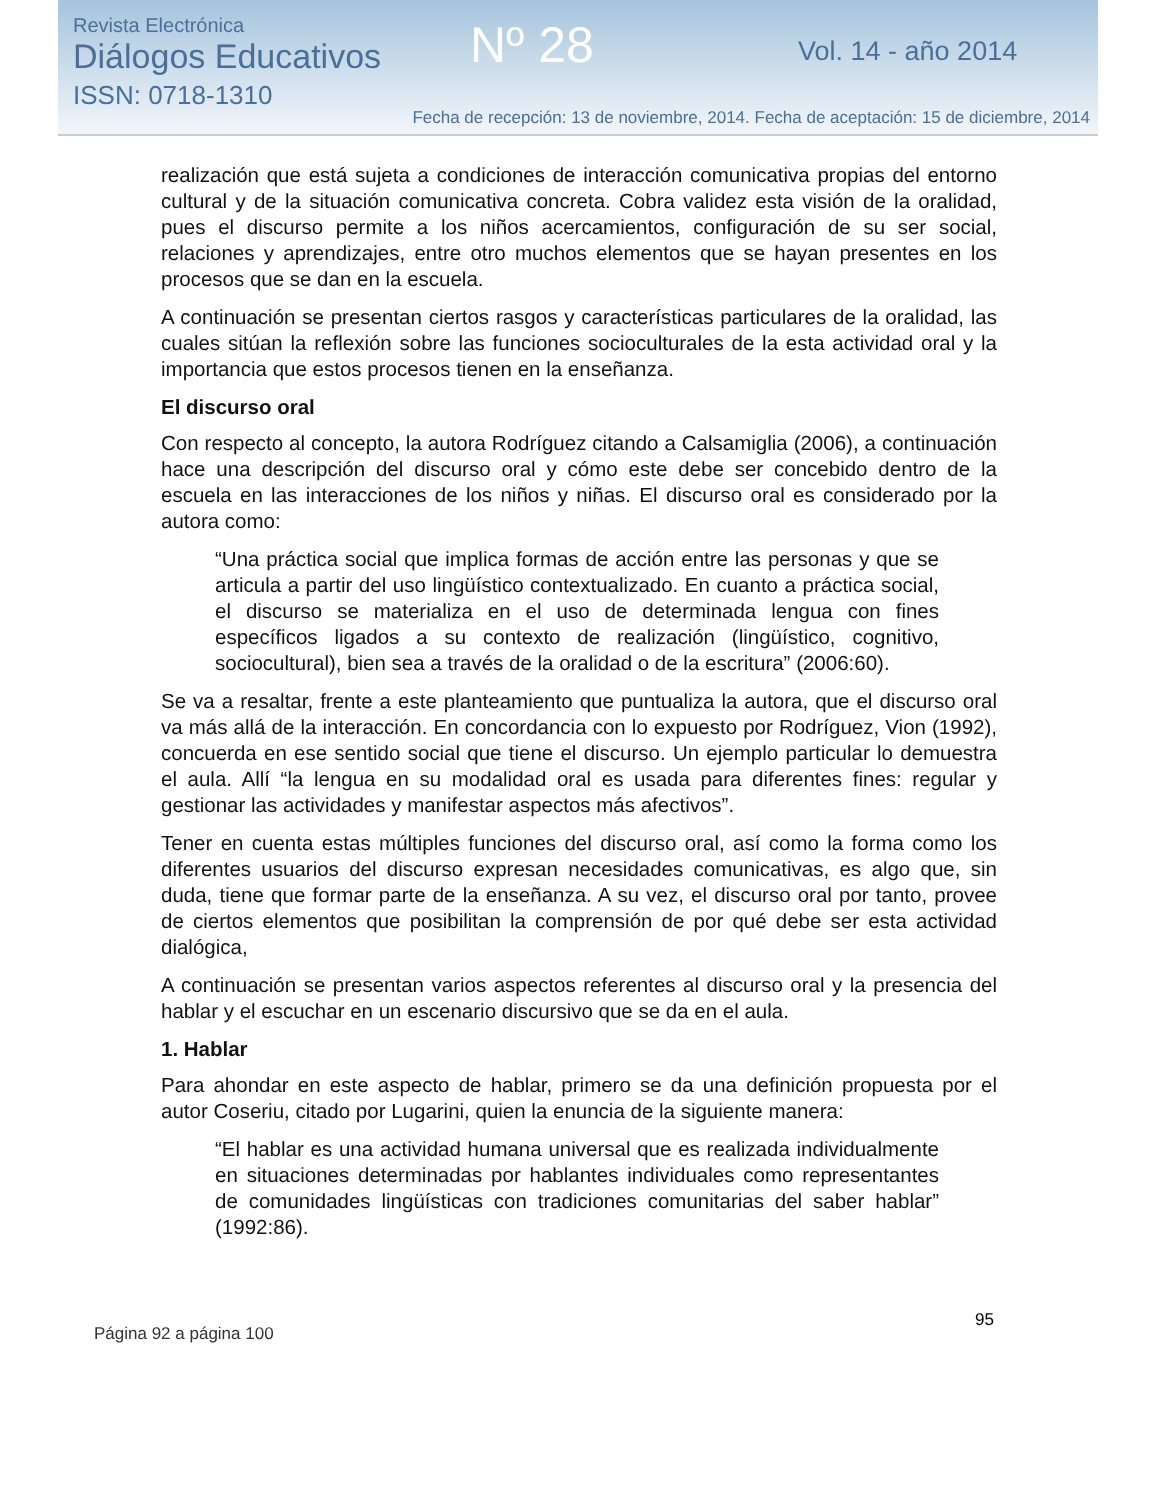Revista Electrónica
Diálogos Educativos
ISSN: 0718-1310
Nº 28 Vol. 14 - año 2014
Fecha de recepción: 13 de noviembre, 2014. Fecha de aceptación: 15 de diciembre, 2014
realización que está sujeta a condiciones de interacción comunicativa propias del entorno cultural y de la situación comunicativa concreta. Cobra validez esta visión de la oralidad, pues el discurso permite a los niños acercamientos, configuración de su ser social, relaciones y aprendizajes, entre otro muchos elementos que se hayan presentes en los procesos que se dan en la escuela.
A continuación se presentan ciertos rasgos y características particulares de la oralidad, las cuales sitúan la reflexión sobre las funciones socioculturales de la esta actividad oral y la importancia que estos procesos tienen en la enseñanza.
El discurso oral
Con respecto al concepto, la autora Rodríguez citando a Calsamiglia (2006), a continuación hace una descripción del discurso oral y cómo este debe ser concebido dentro de la escuela en las interacciones de los niños y niñas. El discurso oral es considerado por la autora como:
“Una práctica social que implica formas de acción entre las personas y que se articula a partir del uso lingüístico contextualizado. En cuanto a práctica social, el discurso se materializa en el uso de determinada lengua con fines específicos ligados a su contexto de realización (lingüístico, cognitivo, sociocultural), bien sea a través de la oralidad o de la escritura” (2006:60).
Se va a resaltar, frente a este planteamiento que puntualiza la autora, que el discurso oral va más allá de la interacción. En concordancia con lo expuesto por Rodríguez, Vion (1992), concuerda en ese sentido social que tiene el discurso. Un ejemplo particular lo demuestra el aula. Allí “la lengua en su modalidad oral es usada para diferentes fines: regular y gestionar las actividades y manifestar aspectos más afectivos”.
Tener en cuenta estas múltiples funciones del discurso oral, así como la forma como los diferentes usuarios del discurso expresan necesidades comunicativas, es algo que, sin duda, tiene que formar parte de la enseñanza. A su vez, el discurso oral por tanto, provee de ciertos elementos que posibilitan la comprensión de por qué debe ser esta actividad dialógica,
A continuación se presentan varios aspectos referentes al discurso oral y la presencia del hablar y el escuchar en un escenario discursivo que se da en el aula.
1. Hablar
Para ahondar en este aspecto de hablar, primero se da una definición propuesta por el autor Coseriu, citado por Lugarini, quien la enuncia de la siguiente manera:
“El hablar es una actividad humana universal que es realizada individualmente en situaciones determinadas por hablantes individuales como representantes de comunidades lingüísticas con tradiciones comunitarias del saber hablar” (1992:86).
95
Página 92 a página 100